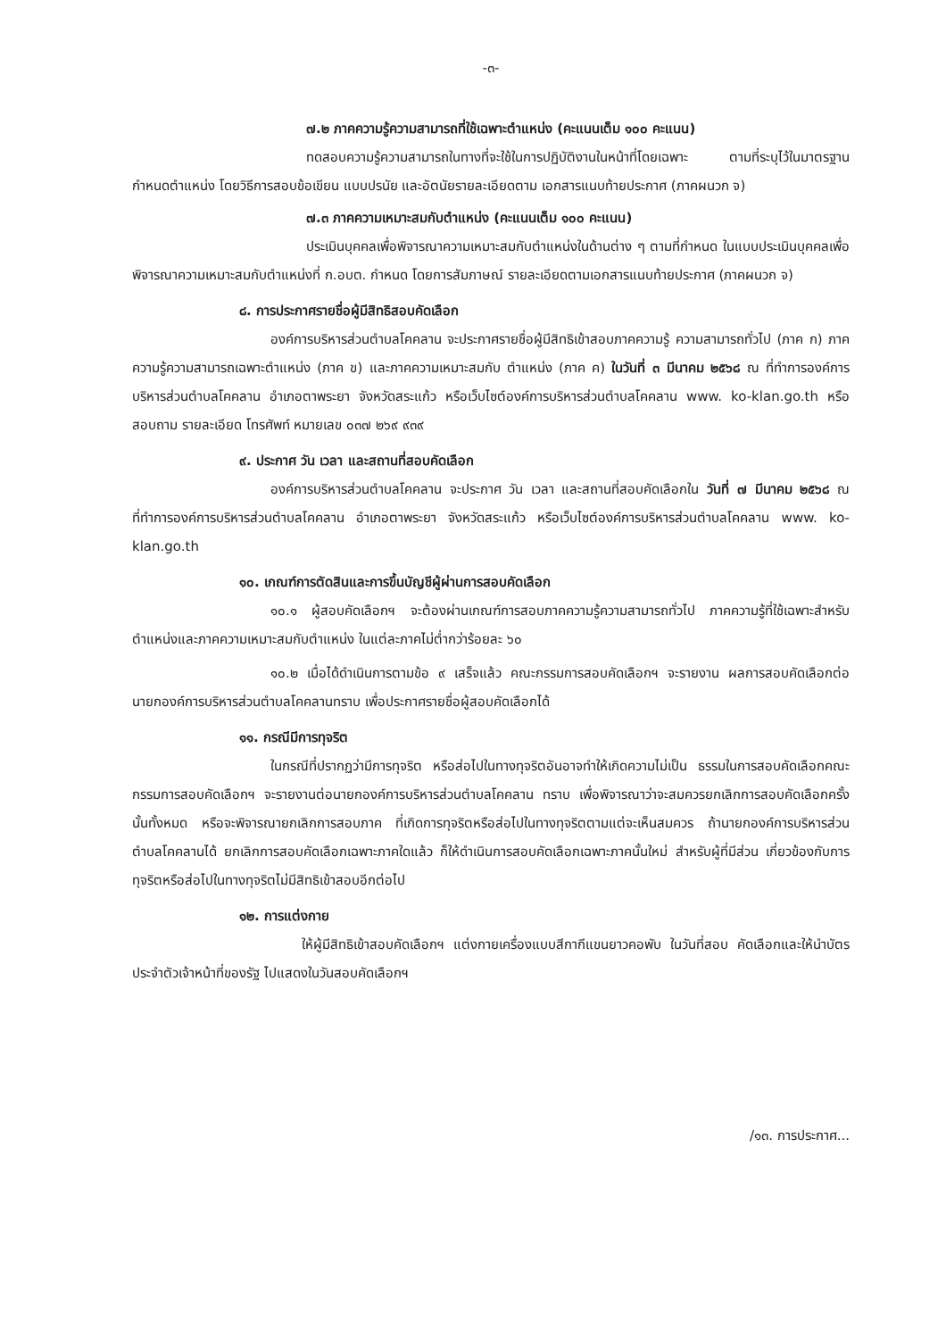-๓-
๗.๒ ภาคความรู้ความสามารถที่ใช้เฉพาะตำแหน่ง (คะแนนเต็ม ๑๐๐ คะแนน)
ทดสอบความรู้ความสามารถในทางที่จะใช้ในการปฏิบัติงานในหน้าที่โดยเฉพาะ ตามที่ระบุไว้ในมาตรฐานกำหนดตำแหน่ง โดยวิธีการสอบข้อเขียน แบบปรนัย และอัตนัยรายละเอียดตาม เอกสารแนบท้ายประกาศ (ภาคผนวก จ)
๗.๓ ภาคความเหมาะสมกับตำแหน่ง (คะแนนเต็ม ๑๐๐ คะแนน)
ประเมินบุคคลเพื่อพิจารณาความเหมาะสมกับตำแหน่งในด้านต่าง ๆ ตามที่กำหนด ในแบบประเมินบุคคลเพื่อพิจารณาความเหมาะสมกับตำแหน่งที่ ก.อบต. กำหนด โดยการสัมภาษณ์ รายละเอียดตามเอกสารแนบท้ายประกาศ (ภาคผนวก จ)
๘. การประกาศรายชื่อผู้มีสิทธิสอบคัดเลือก
องค์การบริหารส่วนตำบลโคคลาน จะประกาศรายชื่อผู้มีสิทธิเข้าสอบภาคความรู้ ความสามารถทั่วไป (ภาค ก) ภาคความรู้ความสามารถเฉพาะตำแหน่ง (ภาค ข) และภาคความเหมาะสมกับ ตำแหน่ง (ภาค ค) ในวันที่ ๓ มีนาคม ๒๕๖๘ ณ ที่ทำการองค์การบริหารส่วนตำบลโคคลาน อำเภอตาพระยา จังหวัดสระแก้ว หรือเว็บไซต์องค์การบริหารส่วนตำบลโคคลาน www. ko-klan.go.th หรือสอบถาม รายละเอียด โทรศัพท์ หมายเลข ๐๓๗ ๒๖๙ ๙๓๙
๙. ประกาศ วัน เวลา และสถานที่สอบคัดเลือก
องค์การบริหารส่วนตำบลโคคลาน จะประกาศ วัน เวลา และสถานที่สอบคัดเลือกใน วันที่ ๗ มีนาคม ๒๕๖๘ ณ ที่ทำการองค์การบริหารส่วนตำบลโคคลาน อำเภอตาพระยา จังหวัดสระแก้ว หรือเว็บไซต์องค์การบริหารส่วนตำบลโคคลาน www. ko-klan.go.th
๑๐. เกณฑ์การตัดสินและการขึ้นบัญชีผู้ผ่านการสอบคัดเลือก
๑๐.๑ ผู้สอบคัดเลือกฯ จะต้องผ่านเกณฑ์การสอบภาคความรู้ความสามารถทั่วไป ภาคความรู้ที่ใช้เฉพาะสำหรับตำแหน่งและภาคความเหมาะสมกับตำแหน่ง ในแต่ละภาคไม่ต่ำกว่าร้อยละ ๖๐
๑๐.๒ เมื่อได้ดำเนินการตามข้อ ๙ เสร็จแล้ว คณะกรรมการสอบคัดเลือกฯ จะรายงาน ผลการสอบคัดเลือกต่อนายกองค์การบริหารส่วนตำบลโคคลานทราบ เพื่อประกาศรายชื่อผู้สอบคัดเลือกได้
๑๑. กรณีมีการทุจริต
ในกรณีที่ปรากฏว่ามีการทุจริต หรือส่อไปในทางทุจริตอันอาจทำให้เกิดความไม่เป็น ธรรมในการสอบคัดเลือกคณะกรรมการสอบคัดเลือกฯ จะรายงานต่อนายกองค์การบริหารส่วนตำบลโคคลาน ทราบ เพื่อพิจารณาว่าจะสมควรยกเลิกการสอบคัดเลือกครั้งนั้นทั้งหมด หรือจะพิจารณายกเลิกการสอบภาค ที่เกิดการทุจริตหรือส่อไปในทางทุจริตตามแต่จะเห็นสมควร ถ้านายกองค์การบริหารส่วนตำบลโคคลานได้ ยกเลิกการสอบคัดเลือกเฉพาะภาคใดแล้ว ก็ให้ดำเนินการสอบคัดเลือกเฉพาะภาคนั้นใหม่ สำหรับผู้ที่มีส่วน เกี่ยวข้องกับการทุจริตหรือส่อไปในทางทุจริตไม่มีสิทธิเข้าสอบอีกต่อไป
๑๒. การแต่งกาย
ให้ผู้มีสิทธิเข้าสอบคัดเลือกฯ แต่งกายเครื่องแบบสีกากีแขนยาวคอพับ ในวันที่สอบ คัดเลือกและให้นำบัตรประจำตัวเจ้าหน้าที่ของรัฐ ไปแสดงในวันสอบคัดเลือกฯ
/๑๓. การประกาศ...